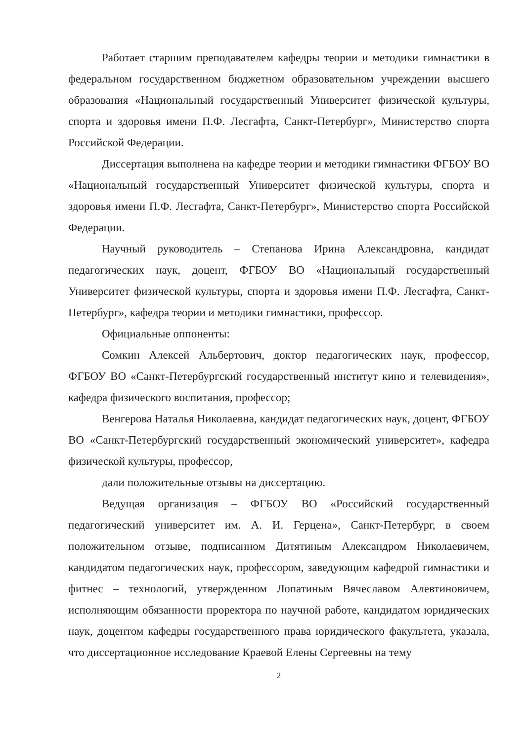Работает старшим преподавателем кафедры теории и методики гимнастики в федеральном государственном бюджетном образовательном учреждении высшего образования «Национальный государственный Университет физической культуры, спорта и здоровья имени П.Ф. Лесгафта, Санкт-Петербург», Министерство спорта Российской Федерации.
Диссертация выполнена на кафедре теории и методики гимнастики ФГБОУ ВО «Национальный государственный Университет физической культуры, спорта и здоровья имени П.Ф. Лесгафта, Санкт-Петербург», Министерство спорта Российской Федерации.
Научный руководитель – Степанова Ирина Александровна, кандидат педагогических наук, доцент, ФГБОУ ВО «Национальный государственный Университет физической культуры, спорта и здоровья имени П.Ф. Лесгафта, Санкт-Петербург», кафедра теории и методики гимнастики, профессор.
Официальные оппоненты:
Сомкин Алексей Альбертович, доктор педагогических наук, профессор, ФГБОУ ВО «Санкт-Петербургский государственный институт кино и телевидения», кафедра физического воспитания, профессор;
Венгерова Наталья Николаевна, кандидат педагогических наук, доцент, ФГБОУ ВО «Санкт-Петербургский государственный экономический университет», кафедра физической культуры, профессор,
дали положительные отзывы на диссертацию.
Ведущая организация – ФГБОУ ВО «Российский государственный педагогический университет им. А. И. Герцена», Санкт-Петербург, в своем положительном отзыве, подписанном Дитятиным Александром Николаевичем, кандидатом педагогических наук, профессором, заведующим кафедрой гимнастики и фитнес – технологий, утвержденном Лопатиным Вячеславом Алевтиновичем, исполняющим обязанности проректора по научной работе, кандидатом юридических наук, доцентом кафедры государственного права юридического факультета, указала, что диссертационное исследование Краевой Елены Сергеевны на тему
2